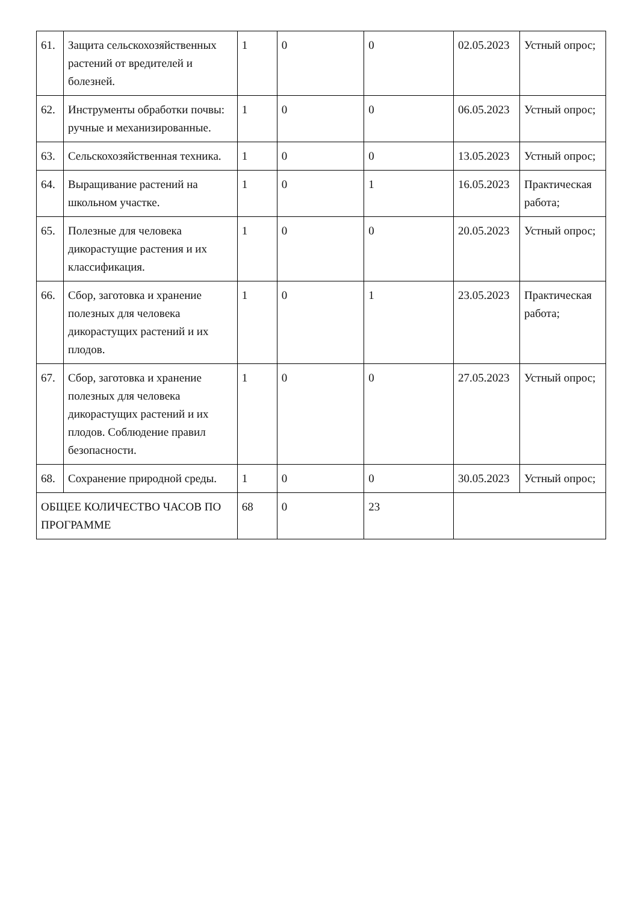| 61. | Защита сельскохозяйственных растений от вредителей и болезней. | 1 | 0 | 0 | 02.05.2023 | Устный опрос; |
| 62. | Инструменты обработки почвы: ручные и механизированные. | 1 | 0 | 0 | 06.05.2023 | Устный опрос; |
| 63. | Сельскохозяйственная техника. | 1 | 0 | 0 | 13.05.2023 | Устный опрос; |
| 64. | Выращивание растений на школьном участке. | 1 | 0 | 1 | 16.05.2023 | Практическая работа; |
| 65. | Полезные для человека дикорастущие растения и их классификация. | 1 | 0 | 0 | 20.05.2023 | Устный опрос; |
| 66. | Сбор, заготовка и хранение полезных для человека дикорастущих растений и их плодов. | 1 | 0 | 1 | 23.05.2023 | Практическая работа; |
| 67. | Сбор, заготовка и хранение полезных для человека дикорастущих растений и их плодов. Соблюдение правил безопасности. | 1 | 0 | 0 | 27.05.2023 | Устный опрос; |
| 68. | Сохранение природной среды. | 1 | 0 | 0 | 30.05.2023 | Устный опрос; |
| ОБЩЕЕ КОЛИЧЕСТВО ЧАСОВ ПО ПРОГРАММЕ | | 68 | 0 | 23 | | |